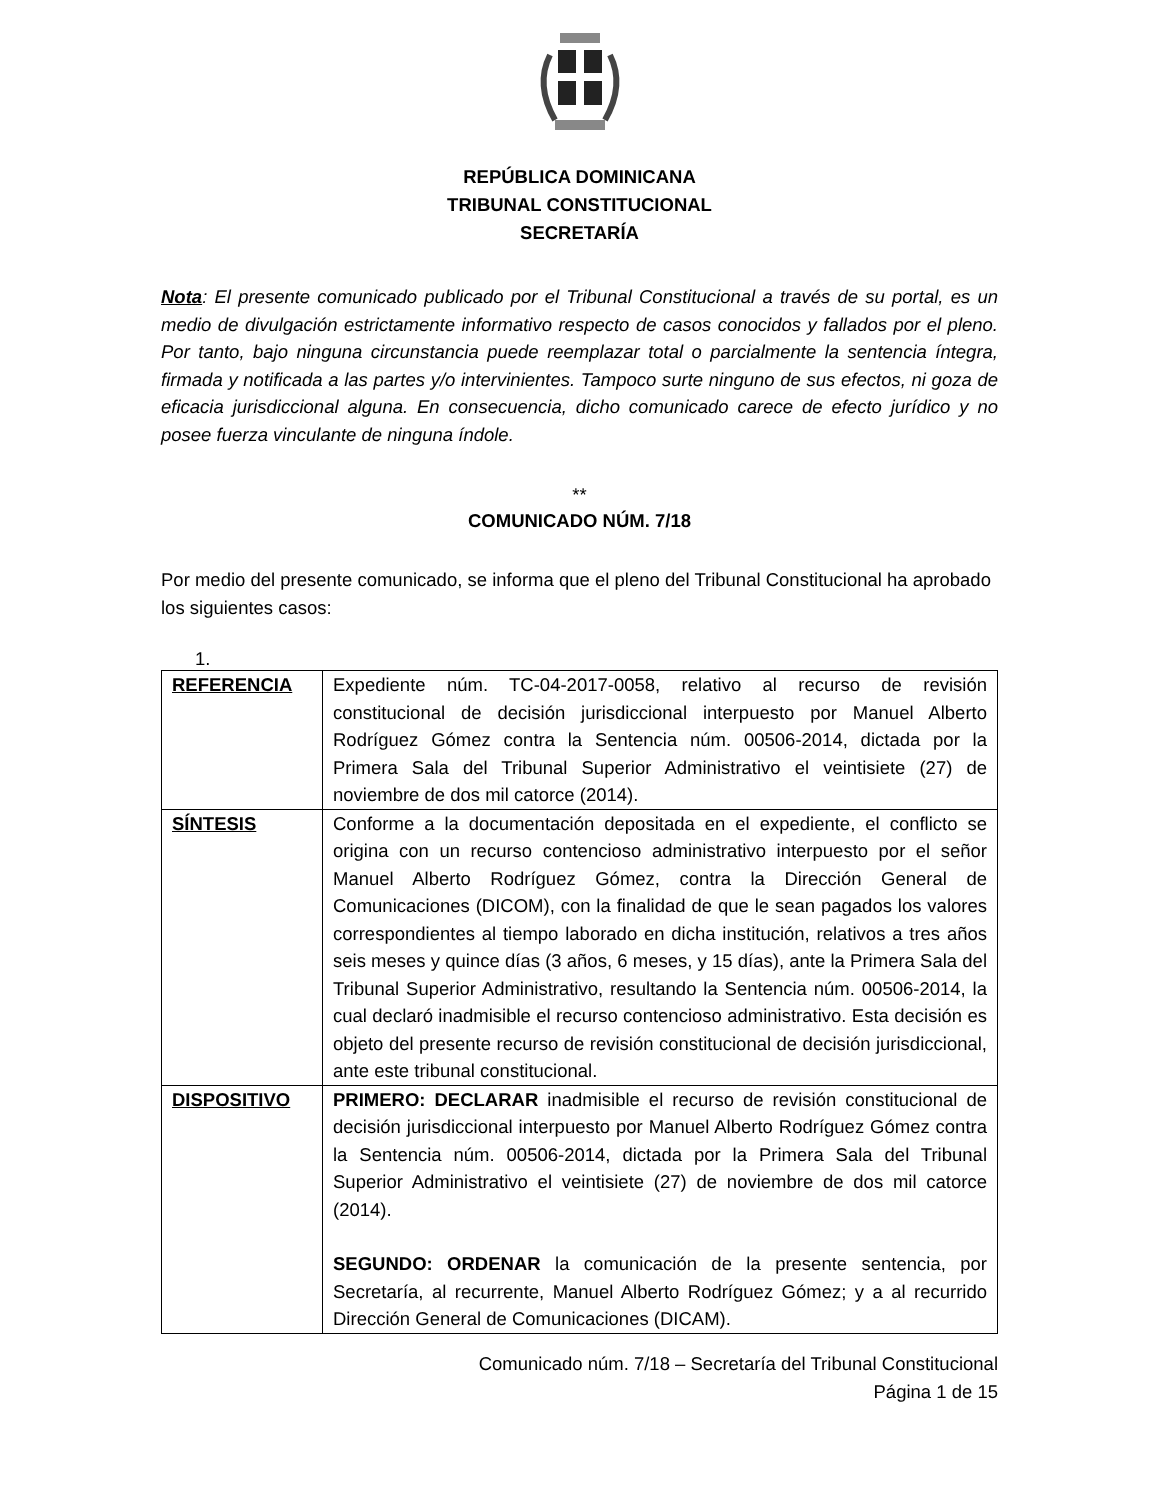REPÚBLICA DOMINICANA
TRIBUNAL CONSTITUCIONAL
SECRETARÍA
Nota: El presente comunicado publicado por el Tribunal Constitucional a través de su portal, es un medio de divulgación estrictamente informativo respecto de casos conocidos y fallados por el pleno. Por tanto, bajo ninguna circunstancia puede reemplazar total o parcialmente la sentencia íntegra, firmada y notificada a las partes y/o intervinientes. Tampoco surte ninguno de sus efectos, ni goza de eficacia jurisdiccional alguna. En consecuencia, dicho comunicado carece de efecto jurídico y no posee fuerza vinculante de ninguna índole.
**
COMUNICADO NÚM. 7/18
Por medio del presente comunicado, se informa que el pleno del Tribunal Constitucional ha aprobado los siguientes casos:
1.
| REFERENCIA | Expediente núm. TC-04-2017-0058, relativo al recurso de revisión constitucional de decisión jurisdiccional interpuesto por Manuel Alberto Rodríguez Gómez contra la Sentencia núm. 00506-2014, dictada por la Primera Sala del Tribunal Superior Administrativo el veintisiete (27) de noviembre de dos mil catorce (2014). |
| SÍNTESIS | Conforme a la documentación depositada en el expediente, el conflicto se origina con un recurso contencioso administrativo interpuesto por el señor Manuel Alberto Rodríguez Gómez, contra la Dirección General de Comunicaciones (DICOM), con la finalidad de que le sean pagados los valores correspondientes al tiempo laborado en dicha institución, relativos a tres años seis meses y quince días (3 años, 6 meses, y 15 días), ante la Primera Sala del Tribunal Superior Administrativo, resultando la Sentencia núm. 00506-2014, la cual declaró inadmisible el recurso contencioso administrativo. Esta decisión es objeto del presente recurso de revisión constitucional de decisión jurisdiccional, ante este tribunal constitucional. |
| DISPOSITIVO | PRIMERO: DECLARAR inadmisible el recurso de revisión constitucional de decisión jurisdiccional interpuesto por Manuel Alberto Rodríguez Gómez contra la Sentencia núm. 00506-2014, dictada por la Primera Sala del Tribunal Superior Administrativo el veintisiete (27) de noviembre de dos mil catorce (2014). SEGUNDO: ORDENAR la comunicación de la presente sentencia, por Secretaría, al recurrente, Manuel Alberto Rodríguez Gómez; y a al recurrido Dirección General de Comunicaciones (DICAM). |
Comunicado núm. 7/18 – Secretaría del Tribunal Constitucional
Página 1 de 15